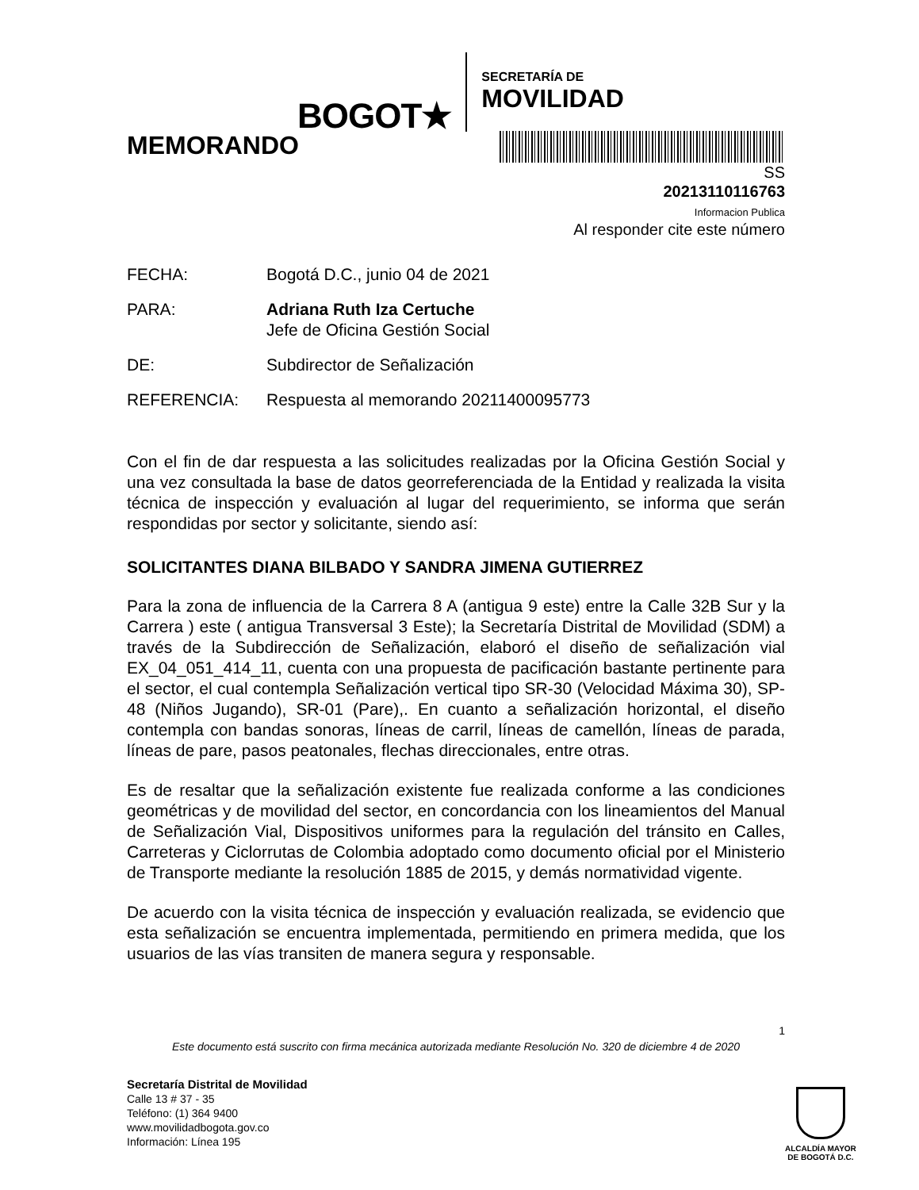BOGOT★
SECRETARÍA DE
MOVILIDAD
MEMORANDO
SS
20213110116763
Informacion Publica
Al responder cite este número
FECHA: Bogotá D.C., junio 04 de 2021
PARA: Adriana Ruth Iza Certuche
Jefe de Oficina Gestión Social
DE: Subdirector de Señalización
REFERENCIA: Respuesta al memorando 20211400095773
Con el fin de dar respuesta a las solicitudes realizadas por la Oficina Gestión Social y una vez consultada la base de datos georreferenciada de la Entidad y realizada la visita técnica de inspección y evaluación al lugar del requerimiento, se informa que serán respondidas por sector y solicitante, siendo así:
SOLICITANTES DIANA BILBADO Y SANDRA JIMENA GUTIERREZ
Para la zona de influencia de la Carrera 8 A (antigua 9 este) entre la Calle 32B Sur y la Carrera ) este ( antigua Transversal 3 Este); la Secretaría Distrital de Movilidad (SDM) a través de la Subdirección de Señalización, elaboró el diseño de señalización vial EX_04_051_414_11, cuenta con una propuesta de pacificación bastante pertinente para el sector, el cual contempla Señalización vertical tipo SR-30 (Velocidad Máxima 30), SP-48 (Niños Jugando), SR-01 (Pare),. En cuanto a señalización horizontal, el diseño contempla con bandas sonoras, líneas de carril, líneas de camellón, líneas de parada, líneas de pare, pasos peatonales, flechas direccionales, entre otras.
Es de resaltar que la señalización existente fue realizada conforme a las condiciones geométricas y de movilidad del sector, en concordancia con los lineamientos del Manual de Señalización Vial, Dispositivos uniformes para la regulación del tránsito en Calles, Carreteras y Ciclorrutas de Colombia adoptado como documento oficial por el Ministerio de Transporte mediante la resolución 1885 de 2015, y demás normatividad vigente.
De acuerdo con la visita técnica de inspección y evaluación realizada, se evidencio que esta señalización se encuentra implementada, permitiendo en primera medida, que los usuarios de las vías transiten de manera segura y responsable.
1
Este documento está suscrito con firma mecánica autorizada mediante Resolución No. 320 de diciembre 4 de 2020
Secretaría Distrital de Movilidad
Calle 13 # 37 - 35
Teléfono: (1) 364 9400
www.movilidadbogota.gov.co
Información: Línea 195
ALCALDÍA MAYOR
DE BOGOTÁ D.C.